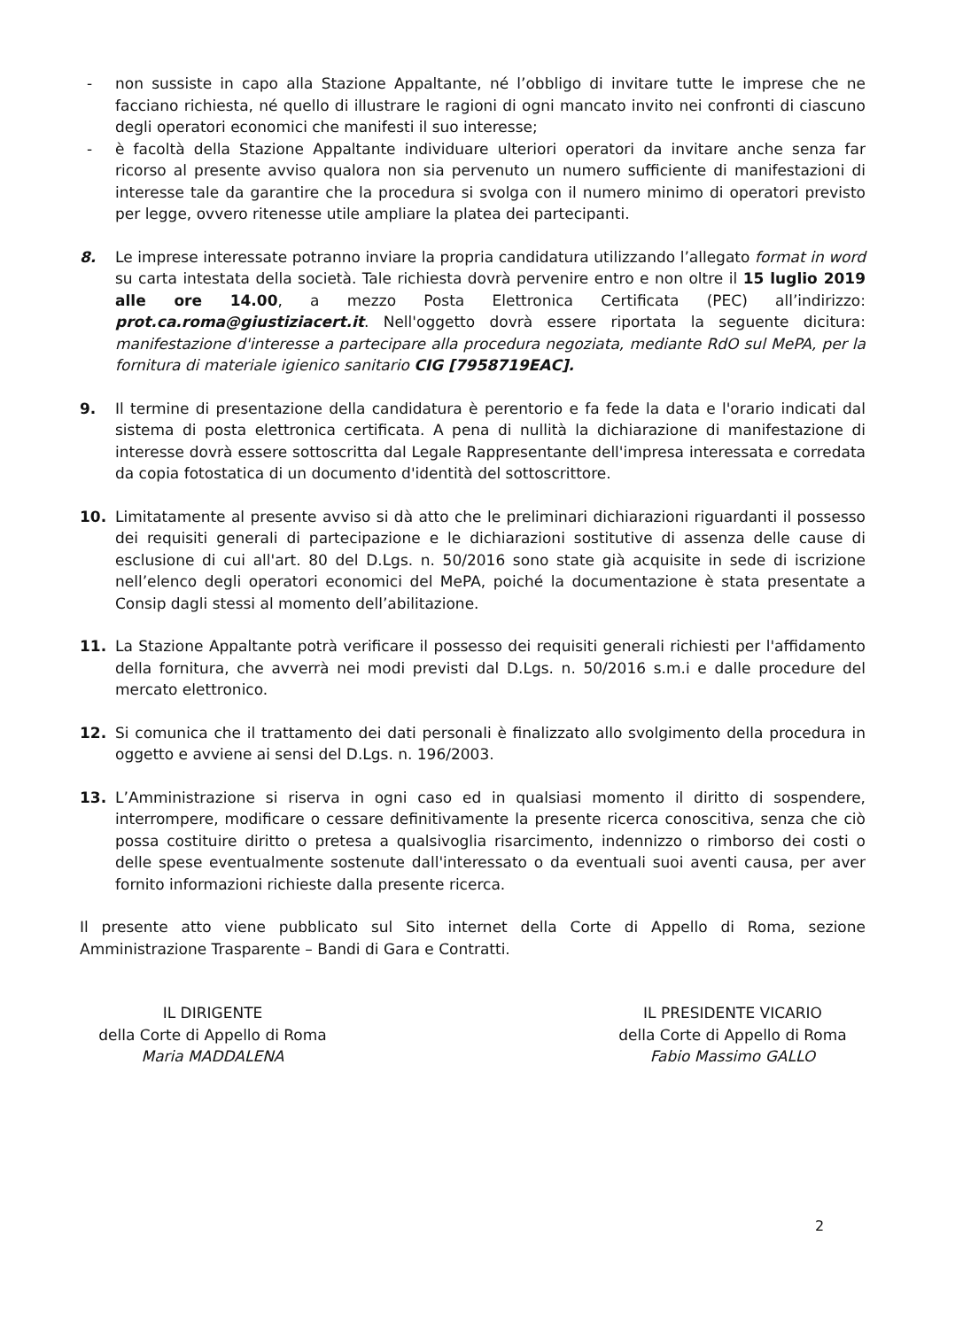- non sussiste in capo alla Stazione Appaltante, né l’obbligo di invitare tutte le imprese che ne facciano richiesta, né quello di illustrare le ragioni di ogni mancato invito nei confronti di ciascuno degli operatori economici che manifesti il suo interesse;
- è facoltà della Stazione Appaltante individuare ulteriori operatori da invitare anche senza far ricorso al presente avviso qualora non sia pervenuto un numero sufficiente di manifestazioni di interesse tale da garantire che la procedura si svolga con il numero minimo di operatori previsto per legge, ovvero ritenesse utile ampliare la platea dei partecipanti.
8. Le imprese interessate potranno inviare la propria candidatura utilizzando l’allegato format in word su carta intestata della società. Tale richiesta dovrà pervenire entro e non oltre il 15 luglio 2019 alle ore 14.00, a mezzo Posta Elettronica Certificata (PEC) all’indirizzo: prot.ca.roma@giustiziacert.it. Nell'oggetto dovrà essere riportata la seguente dicitura: manifestazione d'interesse a partecipare alla procedura negoziata, mediante RdO sul MePA, per la fornitura di materiale igienico sanitario CIG [7958719EAC].
9. Il termine di presentazione della candidatura è perentorio e fa fede la data e l'orario indicati dal sistema di posta elettronica certificata. A pena di nullità la dichiarazione di manifestazione di interesse dovrà essere sottoscritta dal Legale Rappresentante dell'impresa interessata e corredata da copia fotostatica di un documento d'identità del sottoscrittore.
10. Limitatamente al presente avviso si dà atto che le preliminari dichiarazioni riguardanti il possesso dei requisiti generali di partecipazione e le dichiarazioni sostitutive di assenza delle cause di esclusione di cui all'art. 80 del D.Lgs. n. 50/2016 sono state già acquisite in sede di iscrizione nell’elenco degli operatori economici del MePA, poiché la documentazione è stata presentate a Consip dagli stessi al momento dell’abilitazione.
11. La Stazione Appaltante potrà verificare il possesso dei requisiti generali richiesti per l'affidamento della fornitura, che avverrà nei modi previsti dal D.Lgs. n. 50/2016 s.m.i e dalle procedure del mercato elettronico.
12. Si comunica che il trattamento dei dati personali è finalizzato allo svolgimento della procedura in oggetto e avviene ai sensi del D.Lgs. n. 196/2003.
13. L’Amministrazione si riserva in ogni caso ed in qualsiasi momento il diritto di sospendere, interrompere, modificare o cessare definitivamente la presente ricerca conoscitiva, senza che ciò possa costituire diritto o pretesa a qualsivoglia risarcimento, indennizzo o rimborso dei costi o delle spese eventualmente sostenute dall'interessato o da eventuali suoi aventi causa, per aver fornito informazioni richieste dalla presente ricerca.
Il presente atto viene pubblicato sul Sito internet della Corte di Appello di Roma, sezione Amministrazione Trasparente – Bandi di Gara e Contratti.
IL DIRIGENTE
della Corte di Appello di Roma
Maria MADDALENA
IL PRESIDENTE VICARIO
della Corte di Appello di Roma
Fabio Massimo GALLO
2